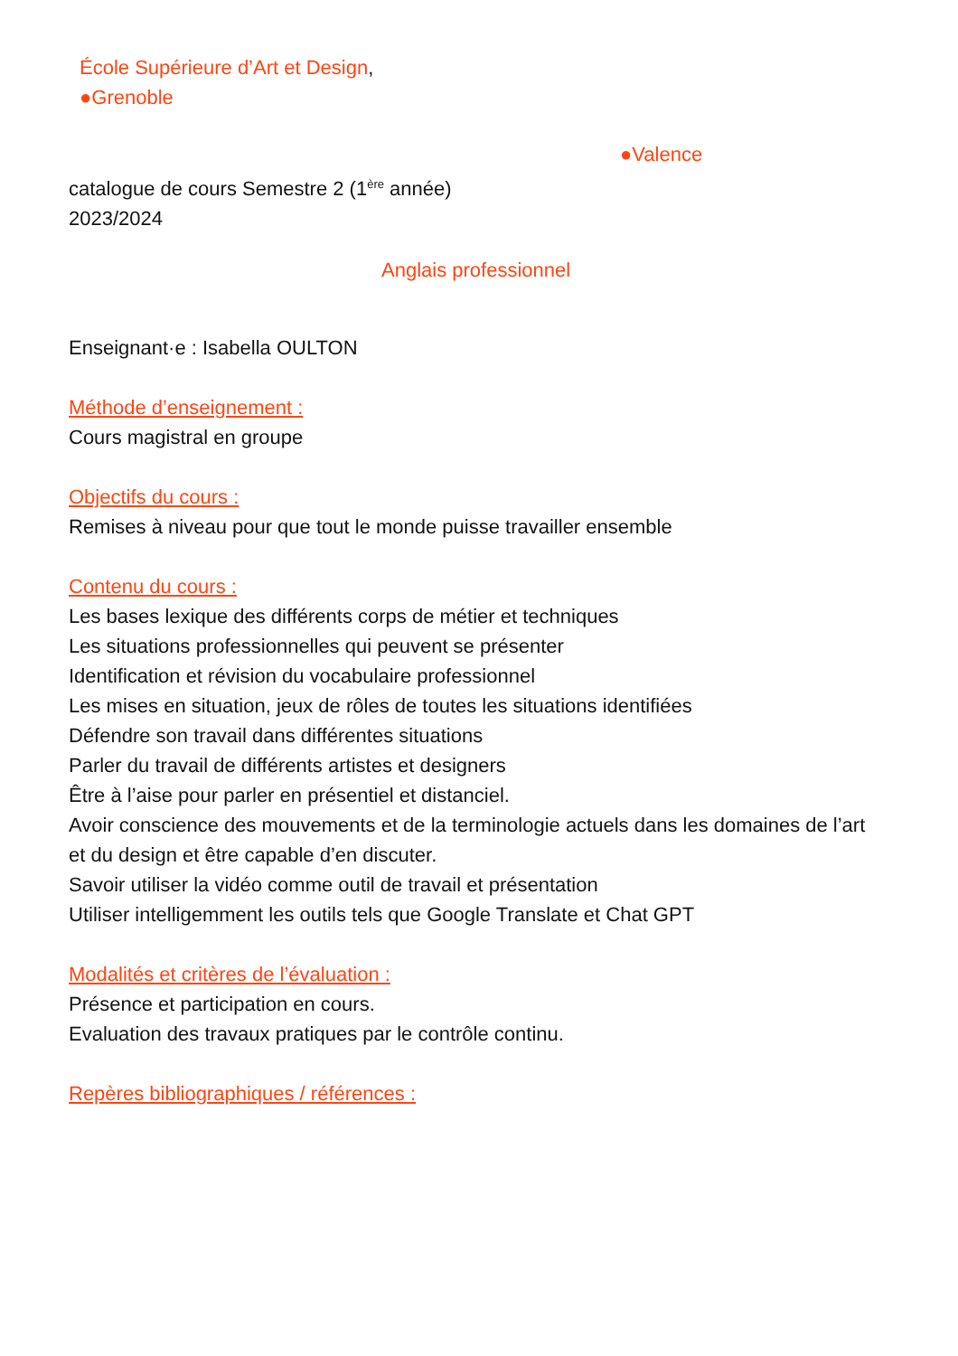École Supérieure d’Art et Design,
●Grenoble
●Valence
catalogue de cours Semestre 2 (1<sup>ère</sup> année)
2023/2024
Anglais professionnel
Enseignant·e : Isabella OULTON
Méthode d’enseignement :
Cours magistral en groupe
Objectifs du cours :
Remises à niveau pour que tout le monde puisse travailler ensemble
Contenu du cours :
Les bases lexique des différents corps de métier et techniques
Les situations professionnelles qui peuvent se présenter
Identification et révision du vocabulaire professionnel
Les mises en situation, jeux de rôles de toutes les situations identifiées
Défendre son travail dans différentes situations
Parler du travail de différents artistes et designers
Être à l’aise pour parler en présentiel et distanciel.
Avoir conscience des mouvements et de la terminologie actuels dans les domaines de l’art et du design et être capable d’en discuter.
Savoir utiliser la vidéo comme outil de travail et présentation
Utiliser intelligemment les outils tels que Google Translate et Chat GPT
Modalités et critères de l’évaluation :
Présence et participation en cours.
Evaluation des travaux pratiques par le contrôle continu.
Repères bibliographiques / références :